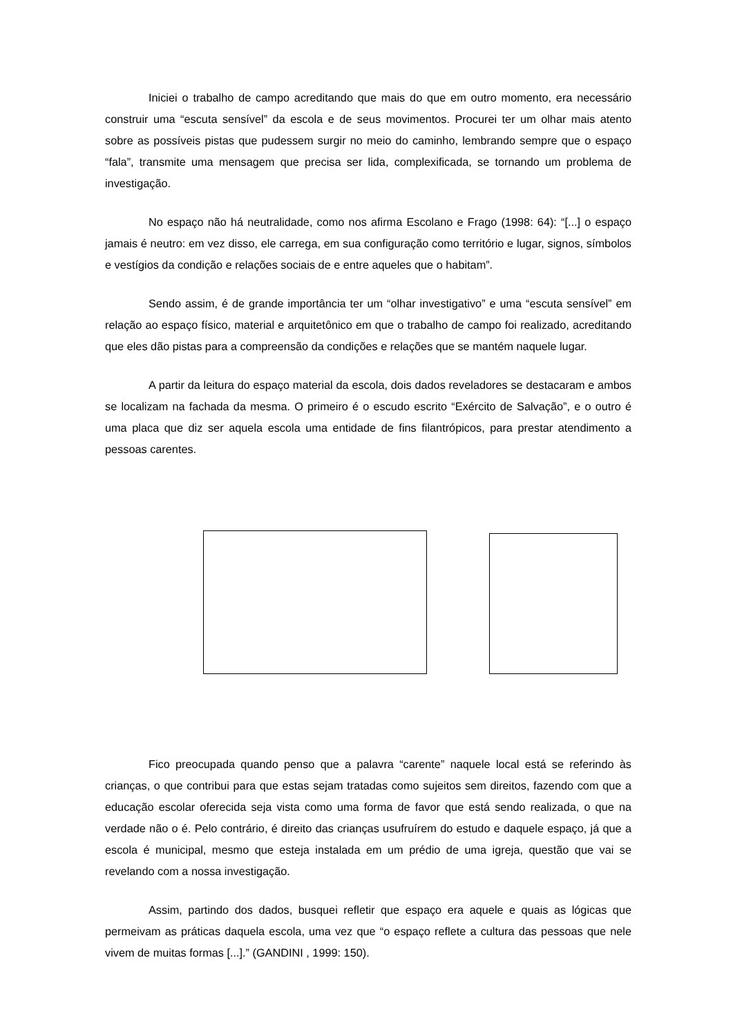Iniciei o trabalho de campo acreditando que mais do que em outro momento, era necessário construir uma “escuta sensível” da escola e de seus movimentos. Procurei ter um olhar mais atento sobre as possíveis pistas que pudessem surgir no meio do caminho, lembrando sempre que o espaço “fala”, transmite uma mensagem que precisa ser lida, complexificada, se tornando um problema de investigação.
No espaço não há neutralidade, como nos afirma Escolano e Frago (1998: 64): “[...] o espaço jamais é neutro: em vez disso, ele carrega, em sua configuração como território e lugar, signos, símbolos e vestígios da condição e relações sociais de e entre aqueles que o habitam”.
Sendo assim, é de grande importância ter um “olhar investigativo” e uma “escuta sensível” em relação ao espaço físico, material e arquitetônico em que o trabalho de campo foi realizado, acreditando que eles dão pistas para a compreensão da condições e relações que se mantém naquele lugar.
A partir da leitura do espaço material da escola, dois dados reveladores se destacaram e ambos se localizam na fachada da mesma. O primeiro é o escudo escrito “Exército de Salvação”, e o outro é uma placa que diz ser aquela escola uma entidade de fins filantrópicos, para prestar atendimento a pessoas carentes.
Fico preocupada quando penso que a palavra “carente” naquele local está se referindo às crianças, o que contribui para que estas sejam tratadas como sujeitos sem direitos, fazendo com que a educação escolar oferecida seja vista como uma forma de favor que está sendo realizada, o que na verdade não o é. Pelo contrário, é direito das crianças usufruírem do estudo e daquele espaço, já que a escola é municipal, mesmo que esteja instalada em um prédio de uma igreja, questão que vai se revelando com a nossa investigação.
Assim, partindo dos dados, busquei refletir que espaço era aquele e quais as lógicas que permeivam as práticas daquela escola, uma vez que “o espaço reflete a cultura das pessoas que nele vivem de muitas formas [...].” (GANDINI , 1999: 150).